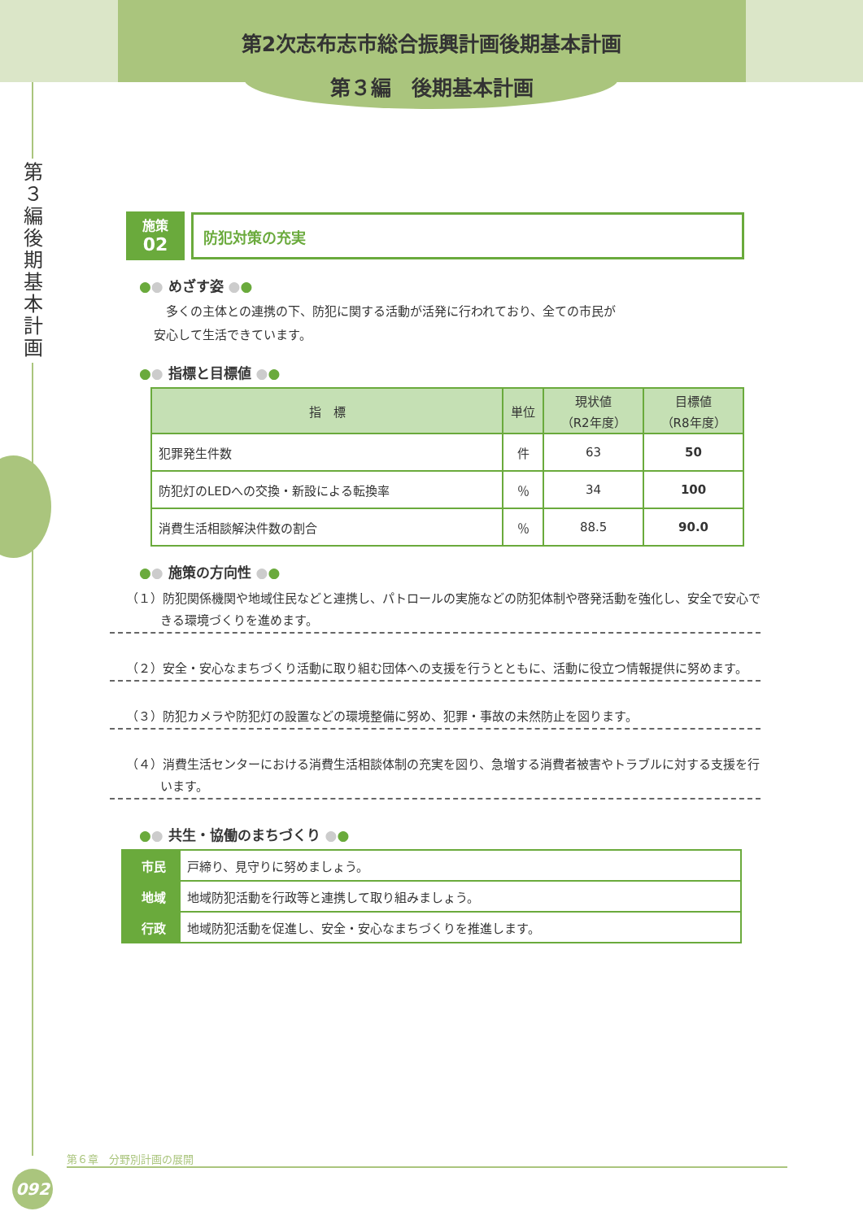第2次志布志市総合振興計画後期基本計画
第３編　後期基本計画
第３編 後期基本計画
施策
02
防犯対策の充実
●● めざす姿 ●●
　多くの主体との連携の下、防犯に関する活動が活発に行われており、全ての市民が
安心して生活できています。
●● 指標と目標値 ●●
| 指 標 | 単位 | 現状値 （R2年度） | 目標値 （R8年度） |
| --- | --- | --- | --- |
| 犯罪発生件数 | 件 | 63 | 50 |
| 防犯灯のLEDへの交換・新設による転換率 | ％ | 34 | 100 |
| 消費生活相談解決件数の割合 | ％ | 88.5 | 90.0 |
●● 施策の方向性 ●●
（１）防犯関係機関や地域住民などと連携し、パトロールの実施などの防犯体制や啓発活動を強化し、安全で安心できる環境づくりを進めます。
（２）安全・安心なまちづくり活動に取り組む団体への支援を行うとともに、活動に役立つ情報提供に努めます。
（３）防犯カメラや防犯灯の設置などの環境整備に努め、犯罪・事故の未然防止を図ります。
（４）消費生活センターにおける消費生活相談体制の充実を図り、急増する消費者被害やトラブルに対する支援を行います。
●● 共生・協働のまちづくり ●●
| 市民 | 戸締り、見守りに努めましょう。 |
| 地域 | 地域防犯活動を行政等と連携して取り組みましょう。 |
| 行政 | 地域防犯活動を促進し、安全・安心なまちづくりを推進します。 |
第６章　分野別計画の展開
092